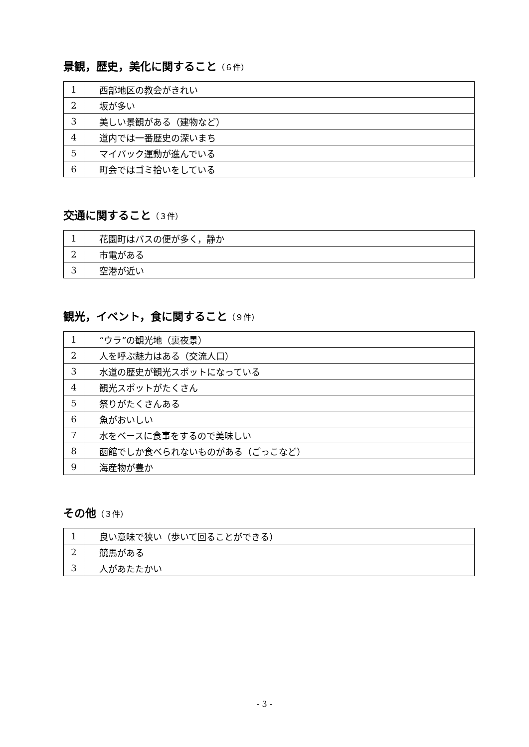景観，歴史，美化に関すること（６件）
| 1 | 西部地区の教会がきれい |
| 2 | 坂が多い |
| 3 | 美しい景観がある（建物など） |
| 4 | 道内では一番歴史の深いまち |
| 5 | マイバック運動が進んでいる |
| 6 | 町会ではゴミ拾いをしている |
交通に関すること（３件）
| 1 | 花園町はバスの便が多く，静か |
| 2 | 市電がある |
| 3 | 空港が近い |
観光，イベント，食に関すること（９件）
| 1 | “ウラ”の観光地（裏夜景） |
| 2 | 人を呼ぶ魅力はある（交流人口） |
| 3 | 水道の歴史が観光スポットになっている |
| 4 | 観光スポットがたくさん |
| 5 | 祭りがたくさんある |
| 6 | 魚がおいしい |
| 7 | 水をベースに食事をするので美味しい |
| 8 | 函館でしか食べられないものがある（ごっこなど） |
| 9 | 海産物が豊か |
その他（３件）
| 1 | 良い意味で狭い（歩いて回ることができる） |
| 2 | 競馬がある |
| 3 | 人があたたかい |
- 3 -